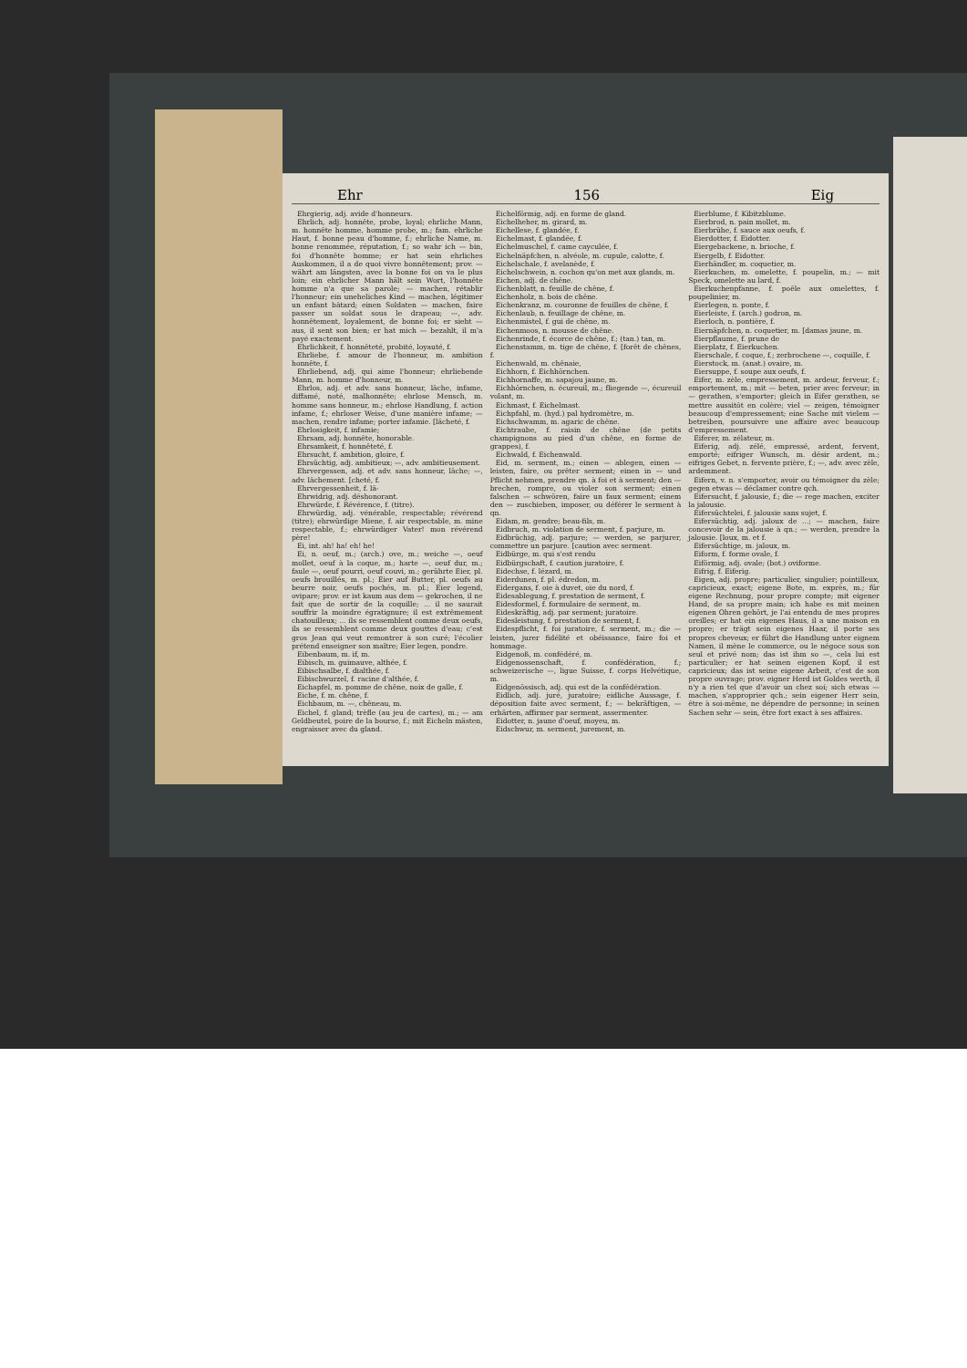Ehr 156 Eig
Ehrgierig, adj. avide d'honneurs.
Ehrlich, adj. honnête, probe, loyal; ehrliche Mann, m. honnête homme, homme probe, m.; fam. ehrliche Haut, f. bonne peau d'homme, f.; ehrliche Name, m. bonne renommée, réputation, f.; so wahr ich — bin, foi d'honnête homme; er hat sein ehrliches Auskommen, il a de quoi vivre honnêtement; prov. — währt am längsten, avec la bonne foi on va le plus loin; ein ehrlicher Mann hält sein Wort, l'honnête homme n'a que sa parole; — machen, rétablir l'honneur; ein uneheliches Kind — machen, légitimer un enfant bâtard; einen Soldaten — machen, faire passer un soldat sous le drapeau; —, adv. honnêtement, loyalement, de bonne foi; er sieht — aus, il sent son bien; er hat mich — bezahlt, il m'a payé exactement.
Ehrlichkeit, f. honnêteté, probité, loyauté, f.
Ehrliebe, f. amour de l'honneur, m. ambition honnête, f.
Ehrliebend, adj. qui aime l'honneur; ehrliebende Mann, m. homme d'honneur, m.
Ehrlos, adj. et adv. sans honneur, lâche, infame, diffamé, noté, malhonnête; ehrlose Mensch, m. homme sans honneur, m.; ehrlose Handlung, f. action infame, f.; ehrloser Weise, d'une manière infame; — machen, rendre infame; porter infamie. [lâcheté, f.
Ehrlosigkeit, f. infamie;
Ehrsam, adj. honnête, honorable.
Ehrsamkeit, f. honnêteté, f.
Ehrsucht, f. ambition, gloire, f.
Ehrsüchtig, adj. ambitieux; —, adv. ambitieusement.
Ehrvergessen, adj. et adv. sans honneur, lâche; —, adv. lâchement. [cheté, f.
Ehrvergessenheit, f. lâ-
Ehrwidrig, adj. déshonorant.
Ehrwürde, f. Révérence, f. (titre).
Ehrwürdig, adj. vénérable, respectable; révérend (titre); ehrwürdige Miene, f. air respectable, m. mine respectable, f.; ehrwürdiger Vater! mon révérend père!
Ei, int. ah! ha! eh! he!
Ei, n. oeuf, m.; (arch.) ove, m.; weiche —, oeuf mollet, oeuf à la coque, m.; harte —, oeuf dur, m.; faule —, oeuf pourri, oeuf couvi, m.; gerührte Eier, pl. oeufs brouillés, m. pl.; Eier auf Butter, pl. oeufs au beurre noir, oeufs pochés, m. pl.; Eier legend, ovipare; prov. er ist kaum aus dem — gekrochen, il ne fait que de sortir de la coquille; ... il ne saurait souffrir la moindre égratignure; il est extrêmement chatouilleux; ... ils se ressemblent comme deux oeufs, ils se ressemblent comme deux gouttes d'eau; c'est gros Jean qui veut remontrer à son curé; l'écolier prétend enseigner son maître; Eier legen, pondre.
Eibenbaum, m. if, m.
Eibisch, m. guimauve, althée, f.
Eibischsalbe, f. dialthée, f.
Eibischwurzel, f. racine d'althée, f.
Eichapfel, m. pomme de chêne, noix de galle, f.
Eiche, f. m. chêne, f.
Eichbaum, m. —, chêneau, m.
Eichel, f. gland; trèfle (au jeu de cartes), m.; — am Geldbeutel, poire de la bourse, f.; mit Eicheln mästen, engraisser avec du gland.
Eichelförmig, adj. en forme de gland.
Eichelheher, m. girard, m.
Eichellese, f. glandée, f.
Eichelmast, f. glandée, f.
Eichelmuschel, f. came cayculée, f.
Eichelnäpfchen, n. alvéole, m. cupule, calotte, f.
Eichelschale, f. avelanède, f.
Eichelschwein, n. cochon qu'on met aux glands, m.
Eichen, adj. de chêne.
Eichenblatt, n. feuille de chêne, f.
Eichenholz, n. bois de chêne.
Eichenkranz, m. couronne de feuilles de chêne, f.
Eichenlaub, n. feuillage de chêne, m.
Eichenmistel, f. gui de chêne, m.
Eichenmoos, n. mousse de chêne.
Eichenrinde, f. écorce de chêne, f.; (tan.) tan, m.
Eichenstamm, m. tige de chêne, f. [forêt de chênes, f.
Eichenwald, m. chênaie,
Eichhorn, f. Eichhörnchen.
Eichhornaffe, m. sapajou jaune, m.
Eichhörnchen, n. écureuil, m.; fliegende —, écureuil volant, m.
Eichmast, f. Eichelmast.
Eichpfahl, m. (hyd.) pal hydromètre, m.
Eichschwamm, m. agaric de chêne.
Eichtraube, f. raisin de chêne (de petits champignons au pied d'un chêne, en forme de grappes), f.
Eichwald, f. Eichenwald.
Eid, m. serment, m.; einen — ablegen, einen — leisten, faire, ou prêter serment; einen in — und Pflicht nehmen, prendre qn. à foi et à serment; den — brechen, rompre, ou violer son serment; einen falschen — schwören, faire un faux serment; einem den — zuschieben, imposer, ou déférer le serment à qn.
Eidam, m. gendre; beau-fils, m.
Eidbruch, m. violation de serment, f. parjure, m.
Eidbrüchig, adj. parjure; — werden, se parjurer, commettre un parjure. [caution avec serment.
Eidbürge, m. qui s'est rendu
Eidbürgschaft, f. caution juratoire, f.
Eidechse, f. lézard, m.
Eiderdunen, f. pl. édredon, m.
Eidergans, f. oie à duvet, oie du nord, f.
Eidesablegung, f. prestation de serment, f.
Eidesformel, f. formulaire de serment, m.
Eideskräftig, adj. par serment; juratoire.
Eidesleistung, f. prestation de serment, f.
Eidespflicht, f. foi juratoire, f. serment, m.; die — leisten, jurer fidélité et obéissance, faire foi et hommage.
Eidgenoß, m. confédéré, m.
Eidgenossenschaft, f. confédération, f.; schweizerische —, ligue Suisse, f. corps Helvétique, m.
Eidgenössisch, adj. qui est de la confédération.
Eidlich, adj. juré, juratoire; eidliche Aussage, f. déposition faite avec serment, f.; — bekräftigen, — erhärten, affirmer par serment, assermenter.
Eidotter, n. jaune d'oeuf, moyeu, m.
Eidschwur, m. serment, jurement, m.
Eierblume, f. Kibitzblume.
Eierbrod, n. pain mollet, m.
Eierbrühe, f. sauce aux oeufs, f.
Eierdotter, f. Eidotter.
Eiergebackene, n. brioche, f.
Eiergelb, f. Eidotter.
Eierhändler, m. coquetier, m.
Eierkuchen, m. omelette, f. poupelin, m.; — mit Speck, omelette au lard, f.
Eierkuchenpfanne, f. poêle aux omelettes, f. poupelinier, m.
Eierlegen, n. ponte, f.
Eierleiste, f. (arch.) godron, m.
Eierloch, n. pontière, f.
Eiernäpfchen, n. coquetier, m. [damas jaune, m.
Eierpflaume, f. prune de
Eierplatz, f. Eierkuchen.
Eierschale, f. coque, f.; zerbrochene —, coquille, f.
Eierstock, m. (anat.) ovaire, m.
Eiersuppe, f. soupe aux oeufs, f.
Eifer, m. zèle, empressement, m. ardeur, ferveur, f.; emportement, m.; mit — beten, prier avec ferveur; in — gerathen, s'emporter; gleich in Eifer gerathen, se mettre aussitôt en colère; viel — zeigen, témoigner beaucoup d'empressement; eine Sache mit vielem — betreiben, poursuivre une affaire avec beaucoup d'empressement.
Eiferer, m. zélateur, m.
Eiferig, adj. zélé, empressé, ardent, fervent, emporté; eifriger Wunsch, m. désir ardent, m.; eifriges Gebet, n. fervente prière, f.; —, adv. avec zèle, ardemment.
Eifern, v. n. s'emporter, avoir ou témoigner du zèle; gegen etwas — déclamer contre qch.
Eifersucht, f. jalousie, f.; die — rege machen, exciter la jalousie.
Eifersüchtelei, f. jalousie sans sujet, f.
Eifersüchtig, adj. jaloux de ...; — machen, faire concevoir de la jalousie à qn.; — werden, prendre la jalousie. [loux, m. et f.
Eifersüchtige, m. jaloux, m.
Eiform, f. forme ovale, f.
Eiförmig, adj. ovale; (bot.) oviforme.
Eifrig, f. Eiferig.
Eigen, adj. propre; particulier, singulier; pointilleux, capricieux, exact; eigene Bote, m. exprès, m.; für eigene Rechnung, pour propre compte; mit eigener Hand, de sa propre main; ich habe es mit meinen eigenen Ohren gehört, je l'ai entendu de mes propres oreilles; er hat ein eigenes Haus, il a une maison en propre; er trägt sein eigenes Haar, il porte ses propres cheveux; er führt die Handlung unter eignem Namen, il mène le commerce, ou le négoce sous son seul et privé nom; das ist ihm so —, cela lui est particulier; er hat seinen eigenen Kopf, il est capricieux; das ist seine eigene Arbeit, c'est de son propre ouvrage; prov. eigner Herd ist Goldes werth, il n'y a rien tel que d'avoir un chez soi; sich etwas — machen, s'approprier qch.; sein eigener Herr sein, être à soi-même, ne dépendre de personne; in seinen Sachen sehr — sein, être fort exact à ses affaires.